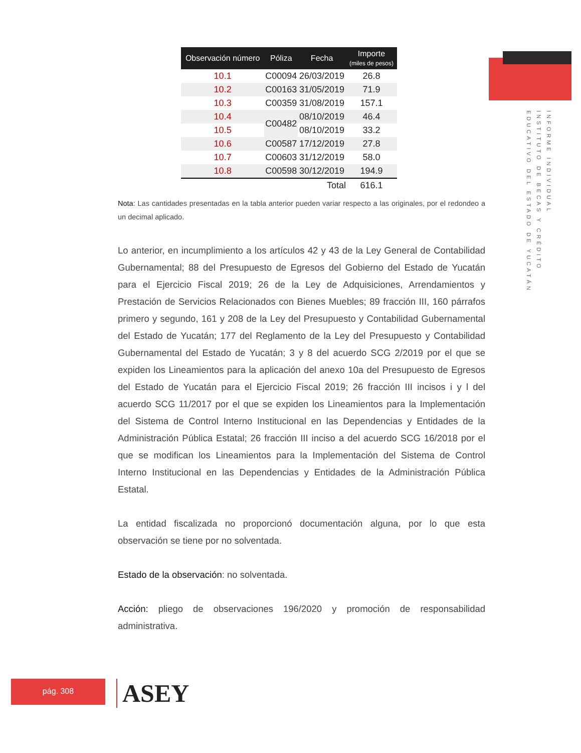INFORME INDIVIDUAL
INSTITUTO DE BECAS Y CRÉDITO
EDUCATIVO DEL ESTADO DE YUCATÁN
| Observación número | Póliza | Fecha | Importe (miles de pesos) |
| --- | --- | --- | --- |
| 10.1 | C00094 | 26/03/2019 | 26.8 |
| 10.2 | C00163 | 31/05/2019 | 71.9 |
| 10.3 | C00359 | 31/08/2019 | 157.1 |
| 10.4 | C00482 | 08/10/2019 | 46.4 |
| 10.5 | | 08/10/2019 | 33.2 |
| 10.6 | C00587 | 17/12/2019 | 27.8 |
| 10.7 | C00603 | 31/12/2019 | 58.0 |
| 10.8 | C00598 | 30/12/2019 | 194.9 |
| | | Total | 616.1 |
Nota: Las cantidades presentadas en la tabla anterior pueden variar respecto a las originales, por el redondeo a un decimal aplicado.
Lo anterior, en incumplimiento a los artículos 42 y 43 de la Ley General de Contabilidad Gubernamental; 88 del Presupuesto de Egresos del Gobierno del Estado de Yucatán para el Ejercicio Fiscal 2019; 26 de la Ley de Adquisiciones, Arrendamientos y Prestación de Servicios Relacionados con Bienes Muebles; 89 fracción III, 160 párrafos primero y segundo, 161 y 208 de la Ley del Presupuesto y Contabilidad Gubernamental del Estado de Yucatán; 177 del Reglamento de la Ley del Presupuesto y Contabilidad Gubernamental del Estado de Yucatán; 3 y 8 del acuerdo SCG 2/2019 por el que se expiden los Lineamientos para la aplicación del anexo 10a del Presupuesto de Egresos del Estado de Yucatán para el Ejercicio Fiscal 2019; 26 fracción III incisos i y l del acuerdo SCG 11/2017 por el que se expiden los Lineamientos para la Implementación del Sistema de Control Interno Institucional en las Dependencias y Entidades de la Administración Pública Estatal; 26 fracción III inciso a del acuerdo SCG 16/2018 por el que se modifican los Lineamientos para la Implementación del Sistema de Control Interno Institucional en las Dependencias y Entidades de la Administración Pública Estatal.
La entidad fiscalizada no proporcionó documentación alguna, por lo que esta observación se tiene por no solventada.
Estado de la observación: no solventada.
Acción: pliego de observaciones 196/2020 y promoción de responsabilidad administrativa.
pág. 308 ASEY